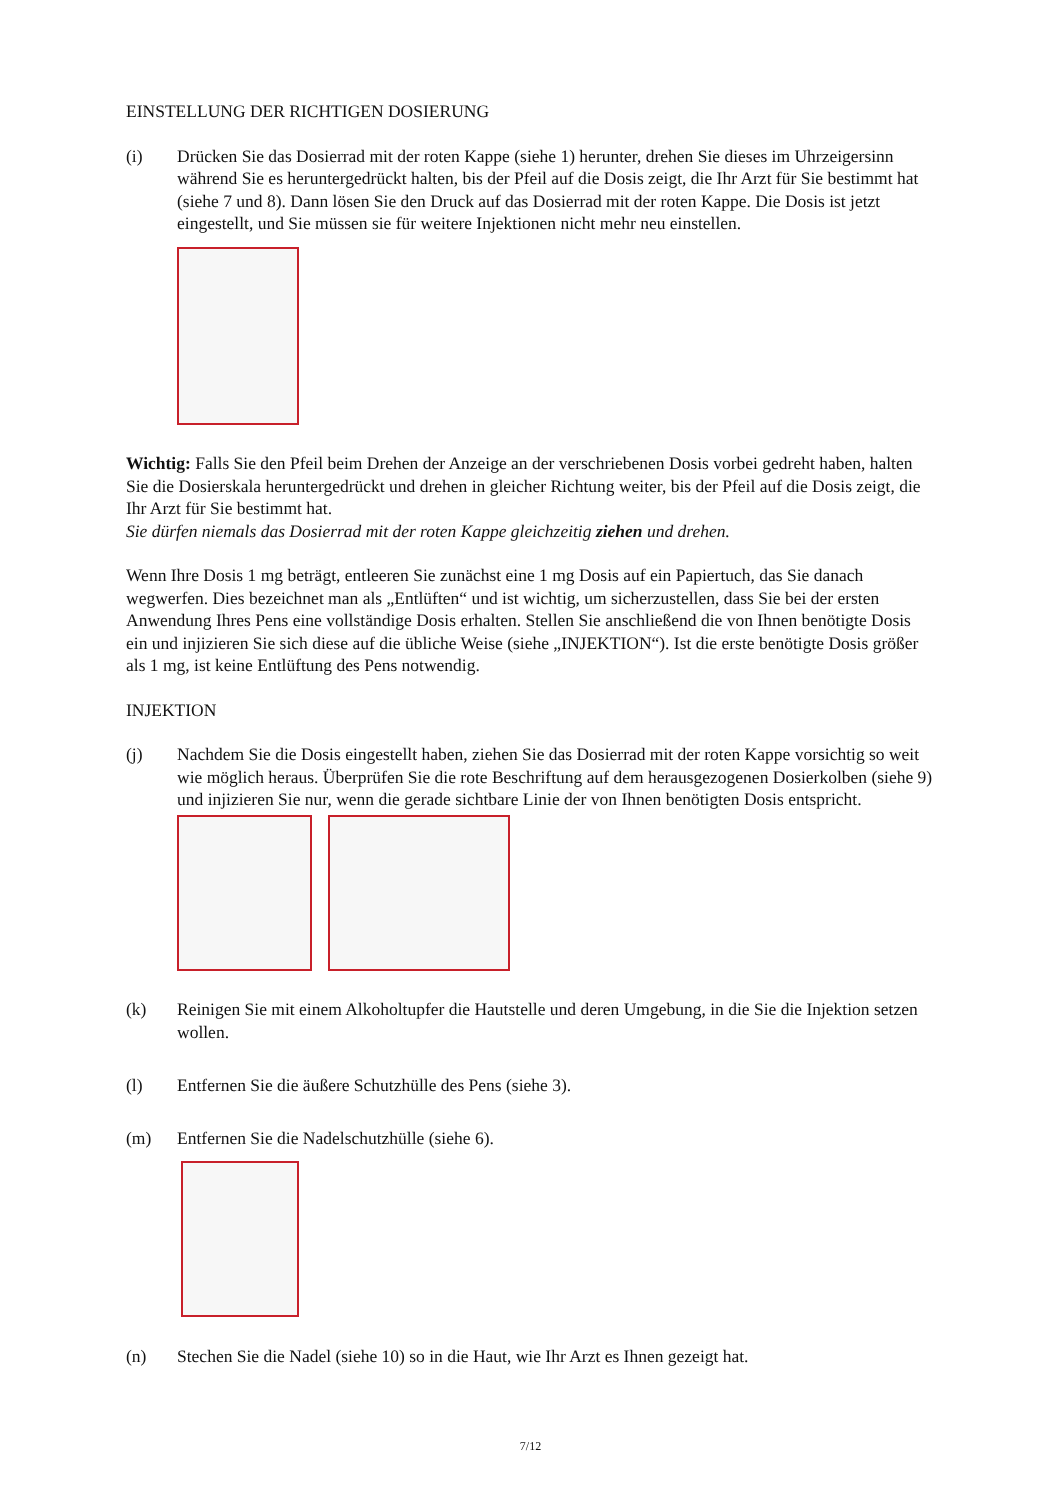EINSTELLUNG DER RICHTIGEN DOSIERUNG
(i) Drücken Sie das Dosierrad mit der roten Kappe (siehe 1) herunter, drehen Sie dieses im Uhrzeigersinn während Sie es heruntergedrückt halten, bis der Pfeil auf die Dosis zeigt, die Ihr Arzt für Sie bestimmt hat (siehe 7 und 8). Dann lösen Sie den Druck auf das Dosierrad mit der roten Kappe. Die Dosis ist jetzt eingestellt, und Sie müssen sie für weitere Injektionen nicht mehr neu einstellen.
Wichtig: Falls Sie den Pfeil beim Drehen der Anzeige an der verschriebenen Dosis vorbei gedreht haben, halten Sie die Dosierskala heruntergedrückt und drehen in gleicher Richtung weiter, bis der Pfeil auf die Dosis zeigt, die Ihr Arzt für Sie bestimmt hat.
Sie dürfen niemals das Dosierrad mit der roten Kappe gleichzeitig ziehen und drehen.
Wenn Ihre Dosis 1 mg beträgt, entleeren Sie zunächst eine 1 mg Dosis auf ein Papiertuch, das Sie danach wegwerfen. Dies bezeichnet man als „Entlüften“ und ist wichtig, um sicherzustellen, dass Sie bei der ersten Anwendung Ihres Pens eine vollständige Dosis erhalten. Stellen Sie anschließend die von Ihnen benötigte Dosis ein und injizieren Sie sich diese auf die übliche Weise (siehe „INJEKTION“). Ist die erste benötigte Dosis größer als 1 mg, ist keine Entlüftung des Pens notwendig.
INJEKTION
(j) Nachdem Sie die Dosis eingestellt haben, ziehen Sie das Dosierrad mit der roten Kappe vorsichtig so weit wie möglich heraus. Überprüfen Sie die rote Beschriftung auf dem herausgezogenen Dosierkolben (siehe 9) und injizieren Sie nur, wenn die gerade sichtbare Linie der von Ihnen benötigten Dosis entspricht.
(k) Reinigen Sie mit einem Alkoholtupfer die Hautstelle und deren Umgebung, in die Sie die Injektion setzen wollen.
(l) Entfernen Sie die äußere Schutzhülle des Pens (siehe 3).
(m) Entfernen Sie die Nadelschutzhülle (siehe 6).
(n) Stechen Sie die Nadel (siehe 10) so in die Haut, wie Ihr Arzt es Ihnen gezeigt hat.
7/12